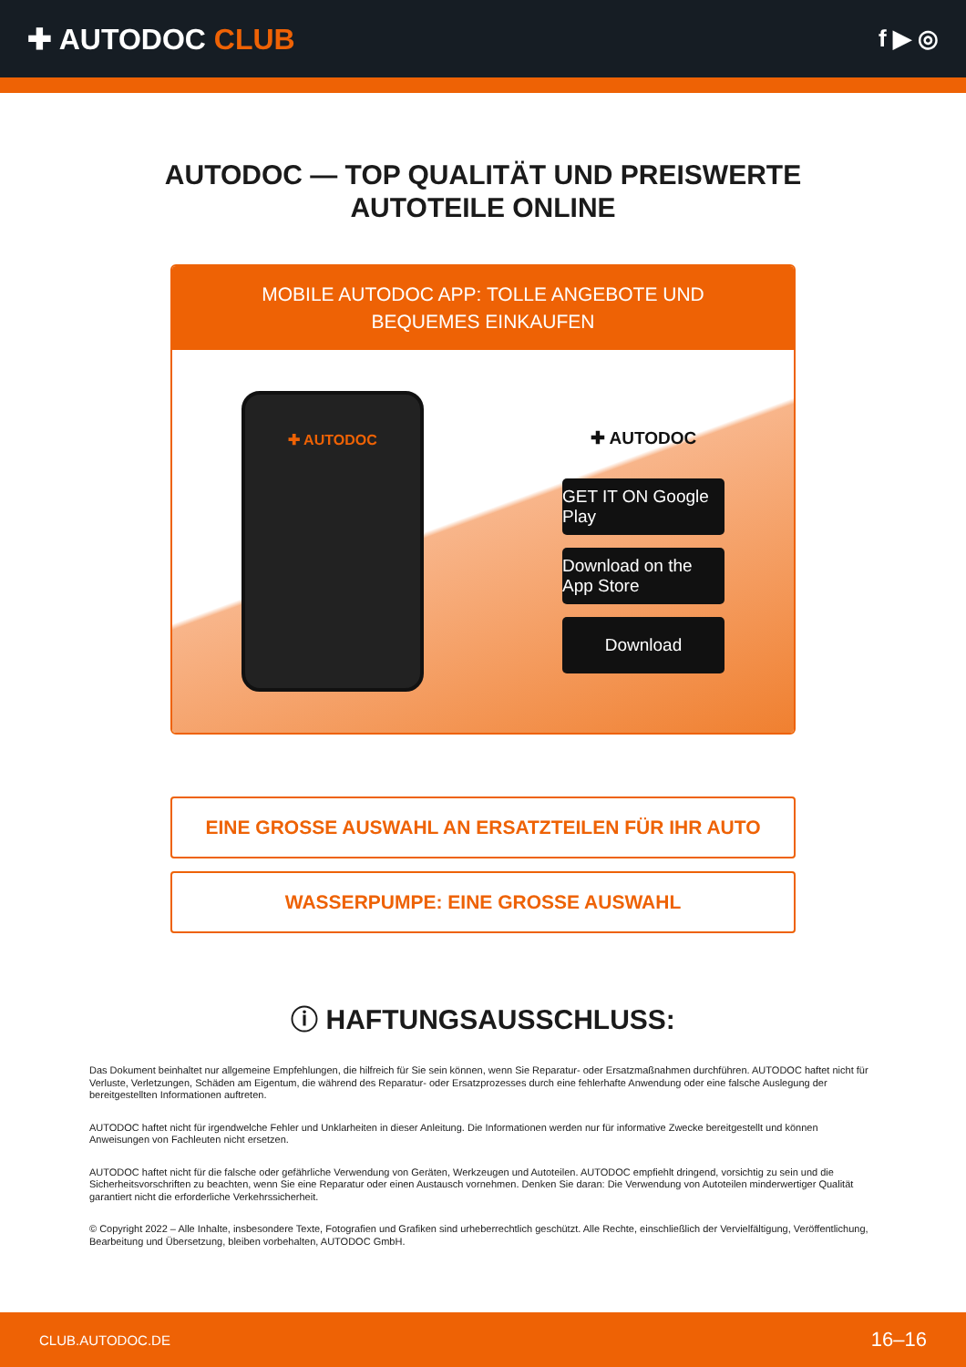✚ AUTODOC CLUB
f ▶ ◎
AUTODOC — TOP QUALITÄT UND PREISWERTE
AUTOTEILE ONLINE
MOBILE AUTODOC APP: TOLLE ANGEBOTE UND BEQUEMES EINKAUFEN
✚ AUTODOC
✚ AUTODOC
GET IT ON Google Play
Download on the App Store
Download
EINE GROSSE AUSWAHL AN ERSATZTEILEN FÜR IHR AUTO
WASSERPUMPE: EINE GROSSE AUSWAHL
ⓘ HAFTUNGSAUSSCHLUSS:
Das Dokument beinhaltet nur allgemeine Empfehlungen, die hilfreich für Sie sein können, wenn Sie Reparatur- oder Ersatzmaßnahmen durchführen. AUTODOC haftet nicht für Verluste, Verletzungen, Schäden am Eigentum, die während des Reparatur- oder Ersatzprozesses durch eine fehlerhafte Anwendung oder eine falsche Auslegung der bereitgestellten Informationen auftreten.
AUTODOC haftet nicht für irgendwelche Fehler und Unklarheiten in dieser Anleitung. Die Informationen werden nur für informative Zwecke bereitgestellt und können Anweisungen von Fachleuten nicht ersetzen.
AUTODOC haftet nicht für die falsche oder gefährliche Verwendung von Geräten, Werkzeugen und Autoteilen. AUTODOC empfiehlt dringend, vorsichtig zu sein und die Sicherheitsvorschriften zu beachten, wenn Sie eine Reparatur oder einen Austausch vornehmen. Denken Sie daran: Die Verwendung von Autoteilen minderwertiger Qualität garantiert nicht die erforderliche Verkehrssicherheit.
© Copyright 2022 – Alle Inhalte, insbesondere Texte, Fotografien und Grafiken sind urheberrechtlich geschützt. Alle Rechte, einschließlich der Vervielfältigung, Veröffentlichung, Bearbeitung und Übersetzung, bleiben vorbehalten, AUTODOC GmbH.
CLUB.AUTODOC.DE 16–16